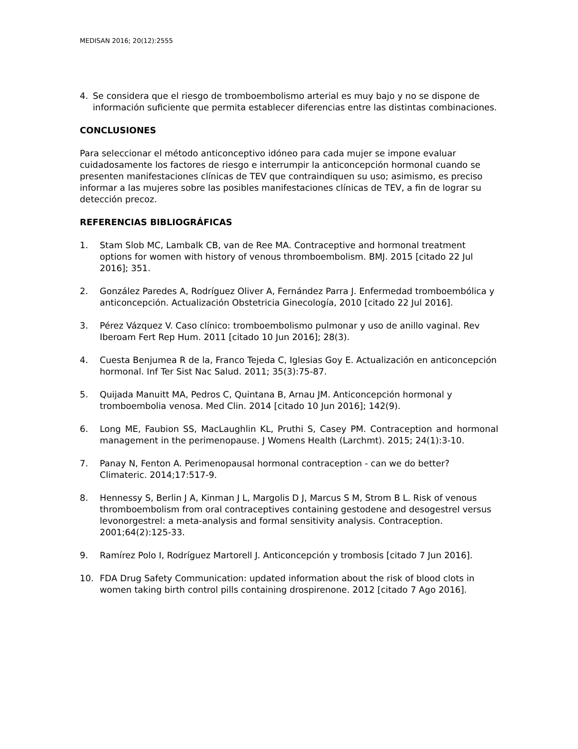MEDISAN 2016; 20(12):2555
4. Se considera que el riesgo de tromboembolismo arterial es muy bajo y no se dispone de información suficiente que permita establecer diferencias entre las distintas combinaciones.
CONCLUSIONES
Para seleccionar el método anticonceptivo idóneo para cada mujer se impone evaluar cuidadosamente los factores de riesgo e interrumpir la anticoncepción hormonal cuando se presenten manifestaciones clínicas de TEV que contraindiquen su uso; asimismo, es preciso informar a las mujeres sobre las posibles manifestaciones clínicas de TEV, a fin de lograr su detección precoz.
REFERENCIAS BIBLIOGRÁFICAS
1. Stam Slob MC, Lambalk CB, van de Ree MA. Contraceptive and hormonal treatment options for women with history of venous thromboembolism. BMJ. 2015 [citado 22 Jul 2016]; 351.
2. González Paredes A, Rodríguez Oliver A, Fernández Parra J. Enfermedad tromboembólica y anticoncepción. Actualización Obstetricia Ginecología, 2010 [citado 22 Jul 2016].
3. Pérez Vázquez V. Caso clínico: tromboembolismo pulmonar y uso de anillo vaginal. Rev Iberoam Fert Rep Hum. 2011 [citado 10 Jun 2016]; 28(3).
4. Cuesta Benjumea R de la, Franco Tejeda C, Iglesias Goy E. Actualización en anticoncepción hormonal. Inf Ter Sist Nac Salud. 2011; 35(3):75-87.
5. Quijada Manuitt MA, Pedros C, Quintana B, Arnau JM. Anticoncepción hormonal y tromboembolia venosa. Med Clin. 2014 [citado 10 Jun 2016]; 142(9).
6. Long ME, Faubion SS, MacLaughlin KL, Pruthi S, Casey PM. Contraception and hormonal management in the perimenopause. J Womens Health (Larchmt). 2015; 24(1):3-10.
7. Panay N, Fenton A. Perimenopausal hormonal contraception - can we do better? Climateric. 2014;17:517-9.
8. Hennessy S, Berlin J A, Kinman J L, Margolis D J, Marcus S M, Strom B L. Risk of venous thromboembolism from oral contraceptives containing gestodene and desogestrel versus levonorgestrel: a meta-analysis and formal sensitivity analysis. Contraception. 2001;64(2):125-33.
9. Ramírez Polo I, Rodríguez Martorell J. Anticoncepción y trombosis [citado 7 Jun 2016].
10. FDA Drug Safety Communication: updated information about the risk of blood clots in women taking birth control pills containing drospirenone. 2012 [citado 7 Ago 2016].